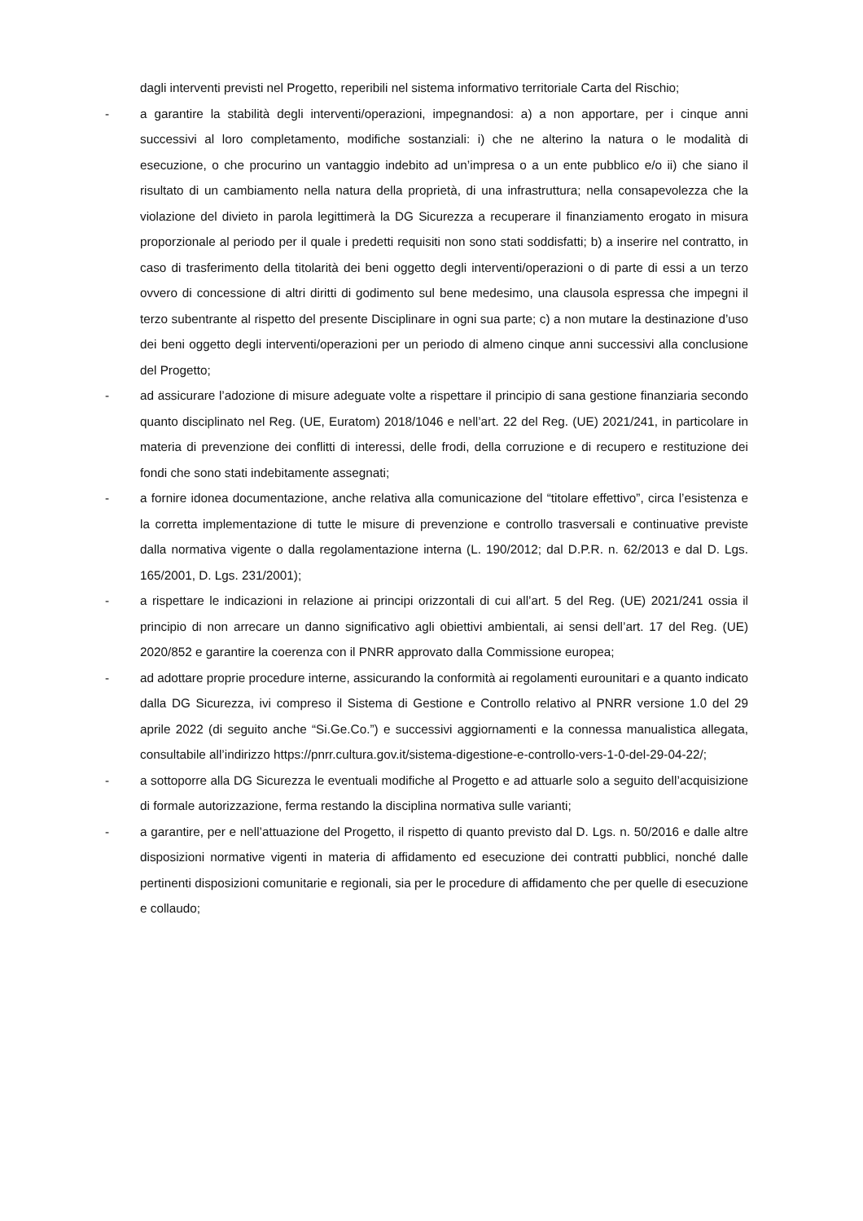dagli interventi previsti nel Progetto, reperibili nel sistema informativo territoriale Carta del Rischio;
- a garantire la stabilità degli interventi/operazioni, impegnandosi: a) a non apportare, per i cinque anni successivi al loro completamento, modifiche sostanziali: i) che ne alterino la natura o le modalità di esecuzione, o che procurino un vantaggio indebito ad un’impresa o a un ente pubblico e/o ii) che siano il risultato di un cambiamento nella natura della proprietà, di una infrastruttura; nella consapevolezza che la violazione del divieto in parola legittimerà la DG Sicurezza a recuperare il finanziamento erogato in misura proporzionale al periodo per il quale i predetti requisiti non sono stati soddisfatti; b) a inserire nel contratto, in caso di trasferimento della titolarità dei beni oggetto degli interventi/operazioni o di parte di essi a un terzo ovvero di concessione di altri diritti di godimento sul bene medesimo, una clausola espressa che impegni il terzo subentrante al rispetto del presente Disciplinare in ogni sua parte; c) a non mutare la destinazione d’uso dei beni oggetto degli interventi/operazioni per un periodo di almeno cinque anni successivi alla conclusione del Progetto;
- ad assicurare l’adozione di misure adeguate volte a rispettare il principio di sana gestione finanziaria secondo quanto disciplinato nel Reg. (UE, Euratom) 2018/1046 e nell’art. 22 del Reg. (UE) 2021/241, in particolare in materia di prevenzione dei conflitti di interessi, delle frodi, della corruzione e di recupero e restituzione dei fondi che sono stati indebitamente assegnati;
- a fornire idonea documentazione, anche relativa alla comunicazione del “titolare effettivo”, circa l’esistenza e la corretta implementazione di tutte le misure di prevenzione e controllo trasversali e continuative previste dalla normativa vigente o dalla regolamentazione interna (L. 190/2012; dal D.P.R. n. 62/2013 e dal D. Lgs. 165/2001, D. Lgs. 231/2001);
- a rispettare le indicazioni in relazione ai principi orizzontali di cui all’art. 5 del Reg. (UE) 2021/241 ossia il principio di non arrecare un danno significativo agli obiettivi ambientali, ai sensi dell’art. 17 del Reg. (UE) 2020/852 e garantire la coerenza con il PNRR approvato dalla Commissione europea;
- ad adottare proprie procedure interne, assicurando la conformità ai regolamenti eurounitari e a quanto indicato dalla DG Sicurezza, ivi compreso il Sistema di Gestione e Controllo relativo al PNRR versione 1.0 del 29 aprile 2022 (di seguito anche “Si.Ge.Co.”) e successivi aggiornamenti e la connessa manualistica allegata, consultabile all’indirizzo https://pnrr.cultura.gov.it/sistema-digestione-e-controllo-vers-1-0-del-29-04-22/;
- a sottoporre alla DG Sicurezza le eventuali modifiche al Progetto e ad attuarle solo a seguito dell’acquisizione di formale autorizzazione, ferma restando la disciplina normativa sulle varianti;
- a garantire, per e nell’attuazione del Progetto, il rispetto di quanto previsto dal D. Lgs. n. 50/2016 e dalle altre disposizioni normative vigenti in materia di affidamento ed esecuzione dei contratti pubblici, nonché dalle pertinenti disposizioni comunitarie e regionali, sia per le procedure di affidamento che per quelle di esecuzione e collaudo;